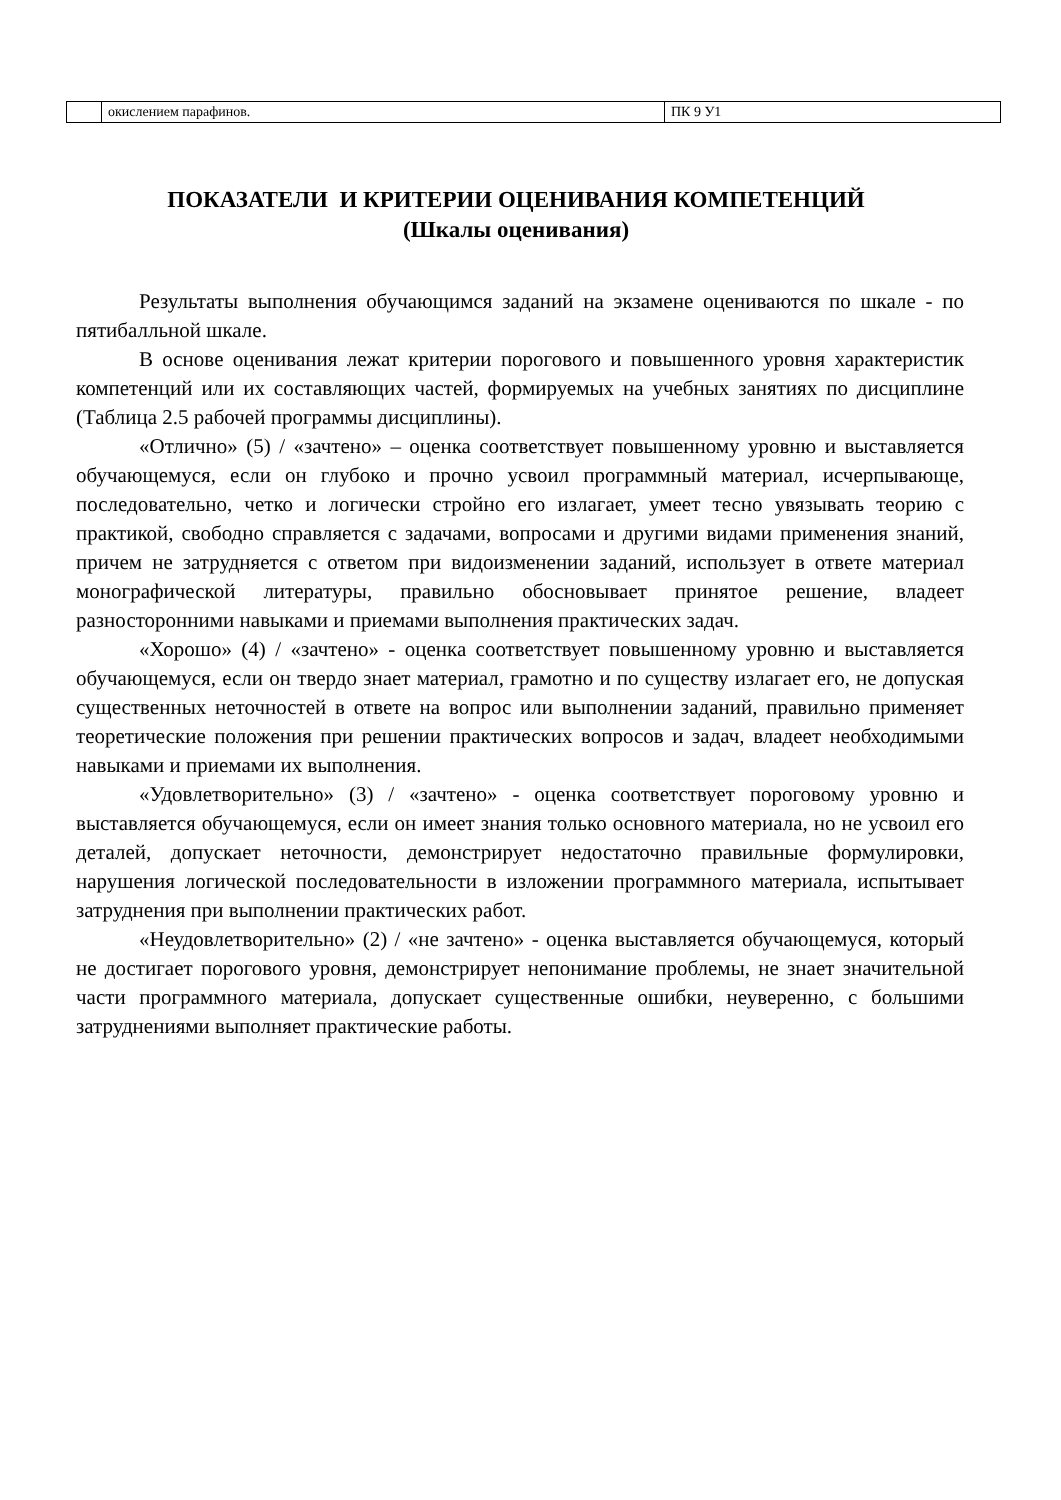| | окислением парафинов. | ПК 9 У1 |
ПОКАЗАТЕЛИ И КРИТЕРИИ ОЦЕНИВАНИЯ КОМПЕТЕНЦИЙ
(Шкалы оценивания)
Результаты выполнения обучающимся заданий на экзамене оцениваются по шкале - по пятибалльной шкале.
В основе оценивания лежат критерии порогового и повышенного уровня характеристик компетенций или их составляющих частей, формируемых на учебных занятиях по дисциплине (Таблица 2.5 рабочей программы дисциплины).
«Отлично» (5) / «зачтено» – оценка соответствует повышенному уровню и выставляется обучающемуся, если он глубоко и прочно усвоил программный материал, исчерпывающе, последовательно, четко и логически стройно его излагает, умеет тесно увязывать теорию с практикой, свободно справляется с задачами, вопросами и другими видами применения знаний, причем не затрудняется с ответом при видоизменении заданий, использует в ответе материал монографической литературы, правильно обосновывает принятое решение, владеет разносторонними навыками и приемами выполнения практических задач.
«Хорошо» (4) / «зачтено» - оценка соответствует повышенному уровню и выставляется обучающемуся, если он твердо знает материал, грамотно и по существу излагает его, не допуская существенных неточностей в ответе на вопрос или выполнении заданий, правильно применяет теоретические положения при решении практических вопросов и задач, владеет необходимыми навыками и приемами их выполнения.
«Удовлетворительно» (3) / «зачтено» - оценка соответствует пороговому уровню и выставляется обучающемуся, если он имеет знания только основного материала, но не усвоил его деталей, допускает неточности, демонстрирует недостаточно правильные формулировки, нарушения логической последовательности в изложении программного материала, испытывает затруднения при выполнении практических работ.
«Неудовлетворительно» (2) / «не зачтено» - оценка выставляется обучающемуся, который не достигает порогового уровня, демонстрирует непонимание проблемы, не знает значительной части программного материала, допускает существенные ошибки, неуверенно, с большими затруднениями выполняет практические работы.